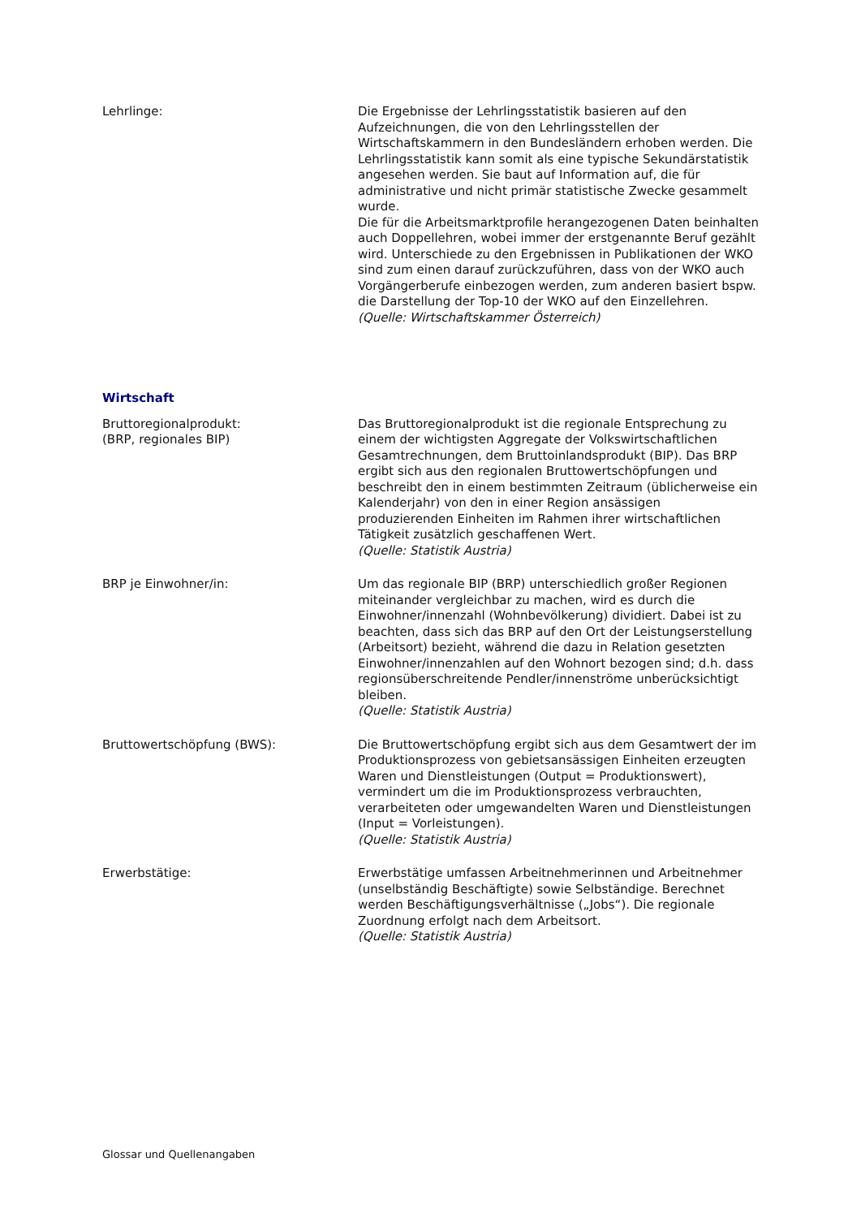Lehrlinge: Die Ergebnisse der Lehrlingsstatistik basieren auf den Aufzeichnungen, die von den Lehrlingsstellen der Wirtschaftskammern in den Bundesländern erhoben werden. Die Lehrlingsstatistik kann somit als eine typische Sekundärstatistik angesehen werden. Sie baut auf Information auf, die für administrative und nicht primär statistische Zwecke gesammelt wurde.
Die für die Arbeitsmarktprofile herangezogenen Daten beinhalten auch Doppellehren, wobei immer der erstgenannte Beruf gezählt wird. Unterschiede zu den Ergebnissen in Publikationen der WKO sind zum einen darauf zurückzuführen, dass von der WKO auch Vorgängerberufe einbezogen werden, zum anderen basiert bspw. die Darstellung der Top-10 der WKO auf den Einzellehren.
(Quelle: Wirtschaftskammer Österreich)
Wirtschaft
Bruttoregionalprodukt:
(BRP, regionales BIP)
Das Bruttoregionalprodukt ist die regionale Entsprechung zu einem der wichtigsten Aggregate der Volkswirtschaftlichen Gesamtrechnungen, dem Bruttoinlandsprodukt (BIP). Das BRP ergibt sich aus den regionalen Bruttowertschöpfungen und beschreibt den in einem bestimmten Zeitraum (üblicherweise ein Kalenderjahr) von den in einer Region ansässigen produzierenden Einheiten im Rahmen ihrer wirtschaftlichen Tätigkeit zusätzlich geschaffenen Wert.
(Quelle: Statistik Austria)
BRP je Einwohner/in: Um das regionale BIP (BRP) unterschiedlich großer Regionen miteinander vergleichbar zu machen, wird es durch die Einwohner/innenzahl (Wohnbevölkerung) dividiert. Dabei ist zu beachten, dass sich das BRP auf den Ort der Leistungserstellung (Arbeitsort) bezieht, während die dazu in Relation gesetzten Einwohner/innenzahlen auf den Wohnort bezogen sind; d.h. dass regionsüberschreitende Pendler/innenströme unberücksichtigt bleiben.
(Quelle: Statistik Austria)
Bruttowertschöpfung (BWS): Die Bruttowertschöpfung ergibt sich aus dem Gesamtwert der im Produktionsprozess von gebietsansässigen Einheiten erzeugten Waren und Dienstleistungen (Output = Produktionswert), vermindert um die im Produktionsprozess verbrauchten, verarbeiteten oder umgewandelten Waren und Dienstleistungen (Input = Vorleistungen).
(Quelle: Statistik Austria)
Erwerbstätige: Erwerbstätige umfassen Arbeitnehmerinnen und Arbeitnehmer (unselbständig Beschäftigte) sowie Selbständige. Berechnet werden Beschäftigungsverhältnisse („Jobs“). Die regionale Zuordnung erfolgt nach dem Arbeitsort.
(Quelle: Statistik Austria)
Glossar und Quellenangaben